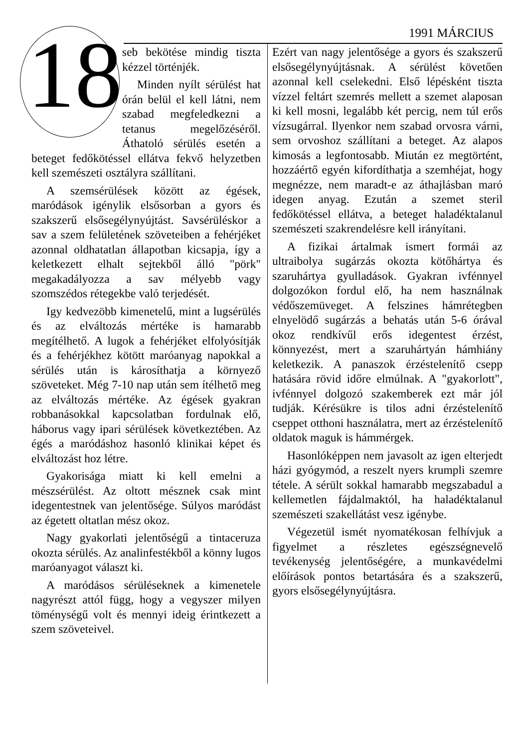18 1991 MÁRCIUS
seb bekötése mindig tiszta kézzel történjék.
Minden nyílt sérülést hat órán belül el kell látni, nem szabad megfeledkezni a tetanus megelőzéséről. Áthatoló sérülés esetén a beteget fedőkötéssel ellátva fekvő helyzetben kell szemészeti osztályra szállítani.
A szemsérülések között az égések, maródások igénylik elsősorban a gyors és szakszerű elsősegélynyújtást. Savsérüléskor a sav a szem felületének szöveteiben a fehérjéket azonnal oldhatatlan állapotban kicsapja, így a keletkezett elhalt sejtekből álló "pörk" megakadályozza a sav mélyebb vagy szomszédos rétegekbe való terjedését.
Igy kedvezöbb kimenetelű, mint a lugsérülés és az elváltozás mértéke is hamarabb megítélhető. A lugok a fehérjéket elfolyósítják és a fehérjékhez kötött maróanyag napokkal a sérülés után is károsíthatja a környező szöveteket. Még 7-10 nap után sem ítélhető meg az elváltozás mértéke. Az égések gyakran robbanásokkal kapcsolatban fordulnak elő, háborus vagy ipari sérülések következtében. Az égés a maródáshoz hasonló klinikai képet és elváltozást hoz létre.
Gyakorisága miatt ki kell emelni a mészsérülést. Az oltott mésznek csak mint idegentestnek van jelentősége. Súlyos maródást az égetett oltatlan mész okoz.
Nagy gyakorlati jelentőségű a tintaceruza okozta sérülés. Az analinfestékből a könny lugos maróanyagot választ ki.
A maródásos sérüléseknek a kimenetele nagyrészt attól függ, hogy a vegyszer milyen töménységű volt és mennyi ideig érintkezett a szem szöveteivel.
Ezért van nagy jelentősége a gyors és szakszerű elsősegélynyújtásnak. A sérülést követően azonnal kell cselekedni. Első lépésként tiszta vízzel feltárt szemrés mellett a szemet alaposan ki kell mosni, legalább két percig, nem túl erős vízsugárral. Ilyenkor nem szabad orvosra várni, sem orvoshoz szállítani a beteget. Az alapos kimosás a legfontosabb. Miután ez megtörtént, hozzáértő egyén kifordíthatja a szemhéjat, hogy megnézze, nem maradt-e az áthajlásban maró idegen anyag. Ezután a szemet steril fedőkötéssel ellátva, a beteget haladéktalanul szemészeti szakrendelésre kell irányítani.
A fizikai ártalmak ismert formái az ultraibolya sugárzás okozta kötőhártya és szaruhártya gyulladások. Gyakran ivfénnyel dolgozókon fordul elő, ha nem használnak védőszemüveget. A felszines hámrétegben elnyelödő sugárzás a behatás után 5-6 órával okoz rendkívűl erős idegentest érzést, könnyezést, mert a szaruhártyán hámhiány keletkezik. A panaszok érzéstelenítő csepp hatására rövid időre elmúlnak. A "gyakorlott", ivfénnyel dolgozó szakemberek ezt már jól tudják. Kérésükre is tilos adni érzéstelenítő cseppet otthoni használatra, mert az érzéstelenítő oldatok maguk is hámmérgek.
Hasonlóképpen nem javasolt az igen elterjedt házi gyógymód, a reszelt nyers krumpli szemre tétele. A sérült sokkal hamarabb megszabadul a kellemetlen fájdalmaktól, ha haladéktalanul szemészeti szakellátást vesz igénybe.
Végezetül ismét nyomatékosan felhívjuk a figyelmet a részletes egészségnevelő tevékenység jelentőségére, a munkavédelmi előírások pontos betartására és a szakszerű, gyors elsősegélynyújtásra.